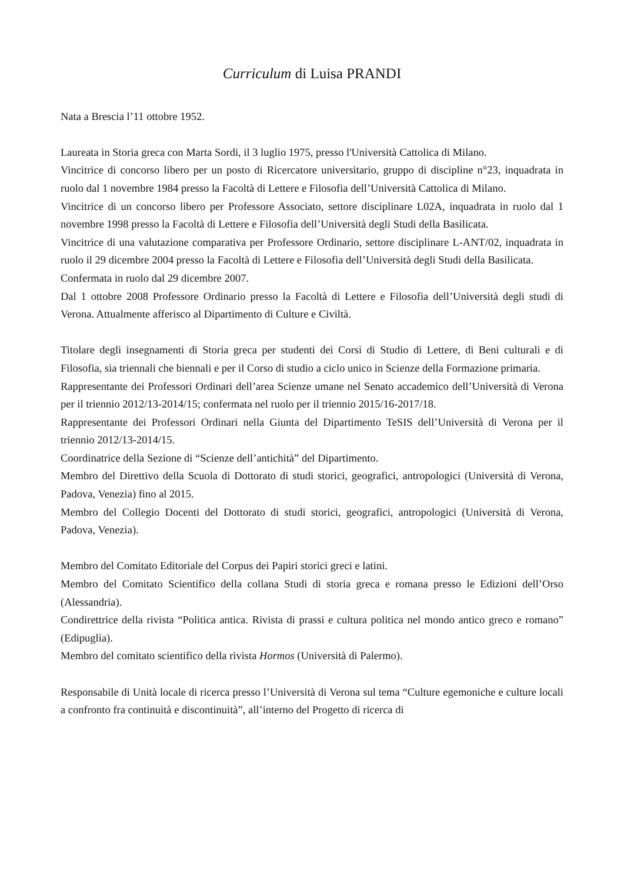Curriculum di Luisa PRANDI
Nata a Brescia l’11 ottobre 1952.
Laureata in Storia greca con Marta Sordi, il 3 luglio 1975, presso l'Università Cattolica di Milano.
Vincitrice di concorso libero per un posto di Ricercatore universitario, gruppo di discipline n°23, inquadrata in ruolo dal 1 novembre 1984 presso la Facoltà di Lettere e Filosofia dell’Università Cattolica di Milano.
Vincitrice di un concorso libero per Professore Associato, settore disciplinare L02A, inquadrata in ruolo dal 1 novembre 1998 presso la Facoltà di Lettere e Filosofia dell’Università degli Studi della Basilicata.
Vincitrice di una valutazione comparativa per Professore Ordinario, settore disciplinare L-ANT/02, inquadrata in ruolo il 29 dicembre 2004 presso la Facoltà di Lettere e Filosofia dell’Università degli Studi della Basilicata.
Confermata in ruolo dal 29 dicembre 2007.
Dal 1 ottobre 2008 Professore Ordinario presso la Facoltà di Lettere e Filosofia dell’Università degli studi di Verona. Attualmente afferisco al Dipartimento di Culture e Civiltà.
Titolare degli insegnamenti di Storia greca per studenti dei Corsi di Studio di Lettere, di Beni culturali e di Filosofia, sia triennali che biennali e per il Corso di studio a ciclo unico in Scienze della Formazione primaria.
Rappresentante dei Professori Ordinari dell’area Scienze umane nel Senato accademico dell’Università di Verona per il triennio 2012/13-2014/15; confermata nel ruolo per il triennio 2015/16-2017/18.
Rappresentante dei Professori Ordinari nella Giunta del Dipartimento TeSIS dell’Università di Verona per il triennio 2012/13-2014/15.
Coordinatrice della Sezione di “Scienze dell’antichità” del Dipartimento.
Membro del Direttivo della Scuola di Dottorato di studi storici, geografici, antropologici (Università di Verona, Padova, Venezia) fino al 2015.
Membro del Collegio Docenti del Dottorato di studi storici, geografici, antropologici (Università di Verona, Padova, Venezia).
Membro del Comitato Editoriale del Corpus dei Papiri storici greci e latini.
Membro del Comitato Scientifico della collana Studi di storia greca e romana presso le Edizioni dell’Orso (Alessandria).
Condirettrice della rivista “Politica antica. Rivista di prassi e cultura politica nel mondo antico greco e romano” (Edipuglia).
Membro del comitato scientifico della rivista Hormos (Università di Palermo).
Responsabile di Unità locale di ricerca presso l’Università di Verona sul tema “Culture egemoniche e culture locali a confronto fra continuità e discontinuità”, all’interno del Progetto di ricerca di